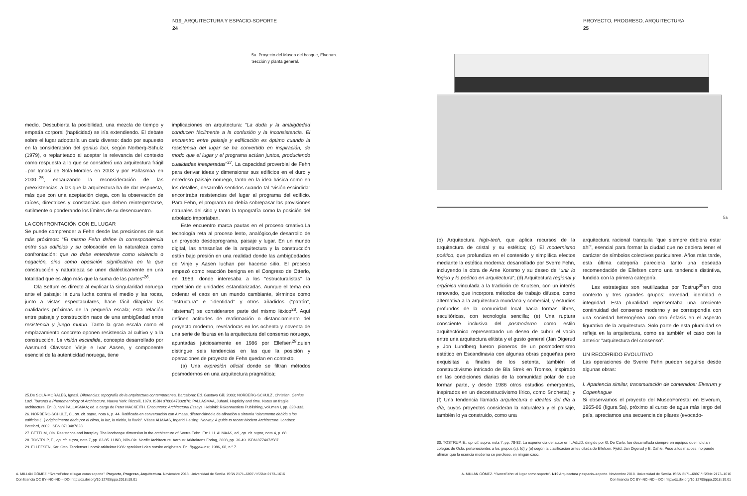N19_ARQUITECTURA Y ESPACIO-SOPORTE
24
5a. Proyecto del Museo del bosque, Elverum. Sección y planta general.
medio. Descubierta la posibilidad, una mezcla de tiempo y empatía corporal (hapticidad) se iría extendiendo. El debate sobre el lugar adoptaría un cariz diverso: dado por supuesto en la consideración del genius loci, según Norberg-Schulz (1979), o replanteado al aceptar la relevancia del contexto como respuesta a lo que se consideró una arquitectura frágil –por Ignasi de Solá-Morales en 2003 y por Pallasmaa en 2000–<sup>25</sup>, encauzando la reconsideración de las preexistencias, a las que la arquitectura ha de dar respuesta, más que con una aceptación ciega, con la observación de raíces, directrices y constancias que deben reinterpretarse, sutilmente o ponderando los límites de su desencuentro.
LA CONFRONTACIÓN CON EL LUGAR
Se puede comprender a Fehn desde las precisiones de sus más próximos: “El mismo Fehn define la correspondencia entre sus edificios y su colocación en la naturaleza como confrontación: que no debe entenderse como violencia o negación, sino como oposición significativa en la que construcción y naturaleza se unen dialécticamente en una totalidad que es algo más que la suma de las partes”<sup>26</sup>.
Ola Bettum es directo al explicar la singularidad noruega ante el paisaje: la dura lucha contra el medio y las rocas, junto a vistas espectaculares, hace fácil dilapidar las cualidades próximas de la pequeña escala; esta relación entre paisaje y construcción nace de una ambigüedad entre resistencia y juego mutuo. Tanto la gran escala como el emplazamiento concreto oponen resistencia al cultivo y a la construcción. La visión escindida, concepto desarrollado por Aasmund Olavsson Vinje e Ivar Aasen, y componente esencial de la autenticidad noruega, tiene
implicaciones en arquitectura: “La duda y la ambigüedad conducen fácilmente a la confusión y la inconsistencia. El encuentro entre paisaje y edificación es óptimo cuando la resistencia del lugar se ha convertido en inspiración, de modo que el lugar y el programa actúan juntos, produciendo cualidades inesperadas”<sup>27</sup>. La capacidad proverbial de Fehn para derivar ideas y dimensionar sus edificios en el duro y enredoso paisaje noruego, tanto en la idea básica como en los detalles, desarrolló sentidos cuando tal “visión escindida” encontraba resistencias del lugar al programa del edificio. Para Fehn, el programa no debía sobrepasar las provisiones naturales del sitio y tanto la topografía como la posición del arbolado importaban.
Este encuentro marca pautas en el proceso creativo.La tecnología reta al proceso lento, analógico,de desarrollo de un proyecto desdeprograma, paisaje y lugar. En un mundo digital, las artesanías de la arquitectura y la construcción están bajo presión en una realidad donde las ambigüedades de Vinje y Aasen luchan por hacerse sitio. El proceso empezó como reacción benigna en el Congreso de Otterlo, en 1959, donde interesaba a los “estructuralistas” la repetición de unidades estandarizadas. Aunque el tema era ordenar el caos en un mundo cambiante, términos como “estructura” e “identidad” y otros añadidos (“patrón”, “sistema”) se consideraron parte del mismo léxico<sup>28</sup>. Aquí definen actitudes de reafirmación o distanciamiento del proyecto moderno, reveladoras en los ochenta y noventa de una serie de fisuras en la arquitectura del consenso noruego, apuntadas juiciosamente en 1986 por Ellefsen<sup>29</sup>,quien distingue seis tendencias en las que la posición y operaciones de proyecto de Fehn quedan en contexto.
(a) Una expresión oficial donde se filtran métodos posmodernos en una arquitectura pragmática;
25.De SOLÀ-MORALES, Ignasi. Diferencias: topografía de la arquitectura contemporánea. Barcelona: Ed. Gustavo Gili, 2003; NORBERG-SCHULZ, Christian. Genius Loci. Towards a Phenomenology of Architecture. Nueva York: Rizzolli, 1979. ISBN 9780847802876; PALLASMAA, Juhani. Hapticity and time. Notes on fragile architecture. En: Juhani PALLASMAA; ed. a cargo de Peter MACKEITH. Encounters: Architectural Essays. Helsinki: Rakennustieto Publishing, volumen I, pp. 320-333.
26. NORBERG-SCHULZ, C., op. cit. supra, nota 6, p. 44. Ratificada en conversación con Almaas, diferenciándola de afinación o sintonía “claramente debida a los edificios (...) originalmente dada por el clima, la luz, la niebla, la lluvia”. Véase ALMAAS, Ingerid Helsing: Norway. A guide to recent Modern Architecture. Londres: Batsford, 2002. ISBN 0713487828.
27. BETTUM, Ola. Resistance and interplay. The landscape dimension in the architecture of Sverre Fehn. En: I. H. ALMAAS, ed., op. cit. supra, nota 4, p. 88.
28. TOSTRUP, E., op. cit. supra, nota 7, pp. 83-85. LUND, Nils-Ole. Nordic Architecture. Aarhus: Arkitektens Forlag, 2008, pp. 36-49. ISBN 8774072587.
29. ELLEFSEN, Karl Otto. Tendenser I norsk arkitektur1986: sprekker I den norske enigheten. En: Byggekunst, 1986, 68, n.º 7.
A. MILLÁN GÓMEZ. “SverreFehn: el lugar como soporte”. Proyecto, Progreso, Arquitectura. Noviembre 2018. Universidad de Sevilla. ISSN 2171–6897 / ISSNe 2173–1616
Con licencia CC BY–NC–ND – DOI http://dx.doi.org/10.12795/ppa.2018.i19.01
PROYECTO, PROGRESO, ARQUITECTURA
25
5a
(b) Arquitectura high-tech, que aplica recursos de la arquitectura de cristal y su estética; (c) El modernismo poético, que profundiza en el contenido y simplifica efectos mediante la estética moderna: desarrollado por Sverre Fehn, incluyendo la obra de Arne Korsmo y su deseo de “unir lo lógico y lo poético en arquitectura”; (d) Arquitectura regional y orgánica vinculada a la tradición de Knutsen, con un interés renovado, que incorpora métodos de trabajo difusos, como alternativa a la arquitectura mundana y comercial, y estudios profundos de la comunidad local hacia formas libres, escultóricas, con tecnología sencilla; (e) Una ruptura consciente inclusiva del posmoderno como estilo arquitectónico representando un deseo de cubrir el vacío entre una arquitectura elitista y el gusto general (Jan Digerud y Jon Lundberg fueron pioneros de un posmodernismo estético en Escandinavia con algunas obras pequeñas pero exquisitas a finales de los setenta, también el constructivismo intricado de Bla Strek en Tromso, inspirado en las condiciones diarias de la comunidad polar de que forman parte, y desde 1986 otros estudios emergentes, inspirados en un deconstructivismo lírico, como Snohetta); y (f) Una tendencia llamada arquitectura e ideales del día a día, cuyos proyectos consideran la naturaleza y el paisaje, también lo ya construido, como una
arquitectura racional tranquila “que siempre debiera estar ahí”, esencial para formar la ciudad que no debiera tener el carácter de símbolos colectivos particulares. Años más tarde, esta última categoría pareciera tanto una deseada recomendación de Ellefsen como una tendencia distintiva, fundida con la primera categoría.
Las estrategias son reutilizadas por Tostrup<sup>30</sup>en otro contexto y tres grandes grupos: novedad, identidad e integridad. Esta pluralidad representaba una creciente continuidad del consenso moderno y se correspondía con una sociedad heterogénea con otro énfasis en el aspecto figurativo de la arquitectura. Solo parte de esta pluralidad se refleja en la arquitectura, como es también el caso con la anterior “arquitectura del consenso”.
UN RECORRIDO EVOLUTIVO
Las operaciones de Sverre Fehn pueden seguirse desde algunas obras:
I. Apariencia similar, transmutación de contenidos: Elverum y Copenhague
Si observamos el proyecto del MuseoForestal en Elverum, 1965-66 (figura 5a), próximo al curso de agua más largo del país, apreciamos una secuencia de pilares (evocado-
30. TOSTRUP, E., op. cit. supra, nota 7, pp. 78-82. La experiencia del autor en ILA&UD, dirigido por G. De Carlo, fue desarrollada siempre en equipos que incluían colegas de Oslo, pertenecientes a los grupos (c), (d) y (e) según la clasificación antes citada de Ellefsen: Fjeld, Jan Digerud y E. Dahle. Pese a los matices, no puede afirmar que la esencia moderna se perdiese, en ningún caso.
A. MILLÁN GÓMEZ. “SverreFehn: el lugar como soporte”. N19 Arquitectura y espacio–soporte. Noviembre 2018. Universidad de Sevilla. ISSN 2171–6897 / ISSNe 2173–1616
Con licencia CC BY–NC–ND – DOI http://dx.doi.org/10.12795/ppa.2018.i19.01